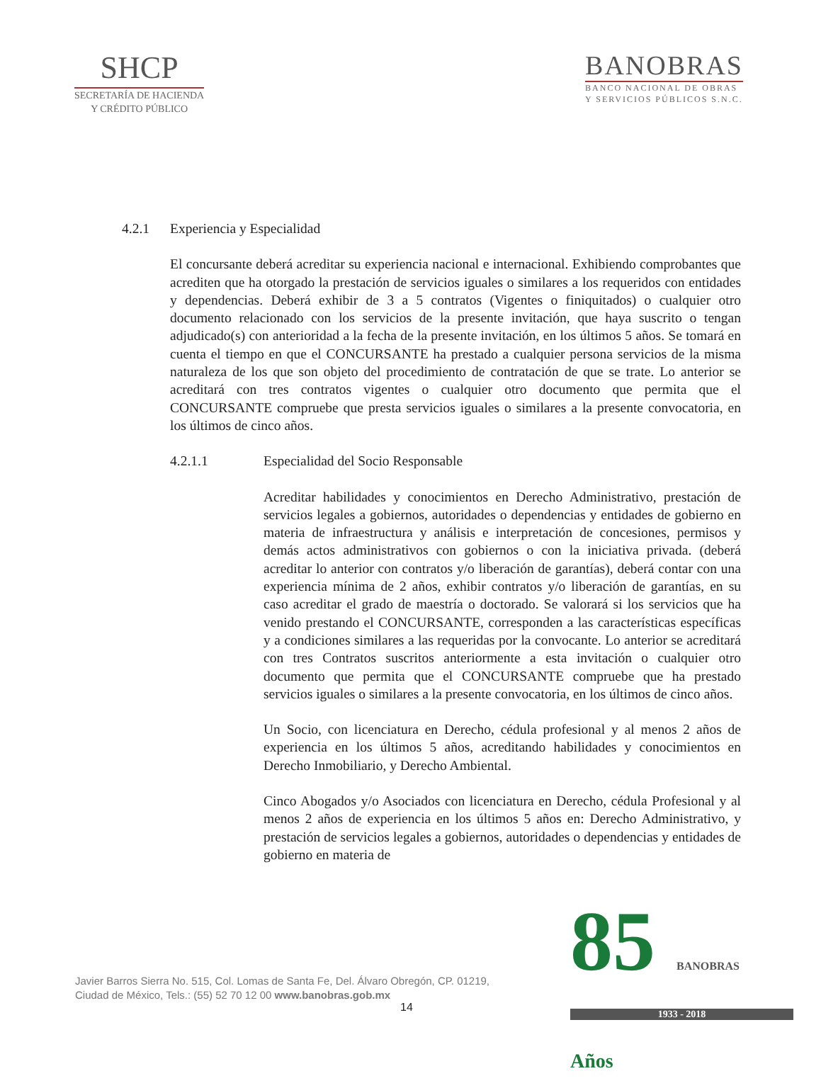SHCP
SECRETARÍA DE HACIENDA
Y CRÉDITO PÚBLICO
BANOBRAS
BANCO NACIONAL DE OBRAS
Y SERVICIOS PÚBLICOS S.N.C.
4.2.1 Experiencia y Especialidad
El concursante deberá acreditar su experiencia nacional e internacional. Exhibiendo comprobantes que acrediten que ha otorgado la prestación de servicios iguales o similares a los requeridos con entidades y dependencias. Deberá exhibir de 3 a 5 contratos (Vigentes o finiquitados) o cualquier otro documento relacionado con los servicios de la presente invitación, que haya suscrito o tengan adjudicado(s) con anterioridad a la fecha de la presente invitación, en los últimos 5 años. Se tomará en cuenta el tiempo en que el CONCURSANTE ha prestado a cualquier persona servicios de la misma naturaleza de los que son objeto del procedimiento de contratación de que se trate. Lo anterior se acreditará con tres contratos vigentes o cualquier otro documento que permita que el CONCURSANTE compruebe que presta servicios iguales o similares a la presente convocatoria, en los últimos de cinco años.
4.2.1.1 Especialidad del Socio Responsable
Acreditar habilidades y conocimientos en Derecho Administrativo, prestación de servicios legales a gobiernos, autoridades o dependencias y entidades de gobierno en materia de infraestructura y análisis e interpretación de concesiones, permisos y demás actos administrativos con gobiernos o con la iniciativa privada. (deberá acreditar lo anterior con contratos y/o liberación de garantías), deberá contar con una experiencia mínima de 2 años, exhibir contratos y/o liberación de garantías, en su caso acreditar el grado de maestría o doctorado. Se valorará si los servicios que ha venido prestando el CONCURSANTE, corresponden a las características específicas y a condiciones similares a las requeridas por la convocante. Lo anterior se acreditará con tres Contratos suscritos anteriormente a esta invitación o cualquier otro documento que permita que el CONCURSANTE compruebe que ha prestado servicios iguales o similares a la presente convocatoria, en los últimos de cinco años.
Un Socio, con licenciatura en Derecho, cédula profesional y al menos 2 años de experiencia en los últimos 5 años, acreditando habilidades y conocimientos en Derecho Inmobiliario, y Derecho Ambiental.
Cinco Abogados y/o Asociados con licenciatura en Derecho, cédula Profesional y al menos 2 años de experiencia en los últimos 5 años en: Derecho Administrativo, y prestación de servicios legales a gobiernos, autoridades o dependencias y entidades de gobierno en materia de
Javier Barros Sierra No. 515, Col. Lomas de Santa Fe, Del. Álvaro Obregón, CP. 01219,
Ciudad de México, Tels.: (55) 52 70 12 00 www.banobras.gob.mx
14
85 BANOBRAS Años
1933 - 2018